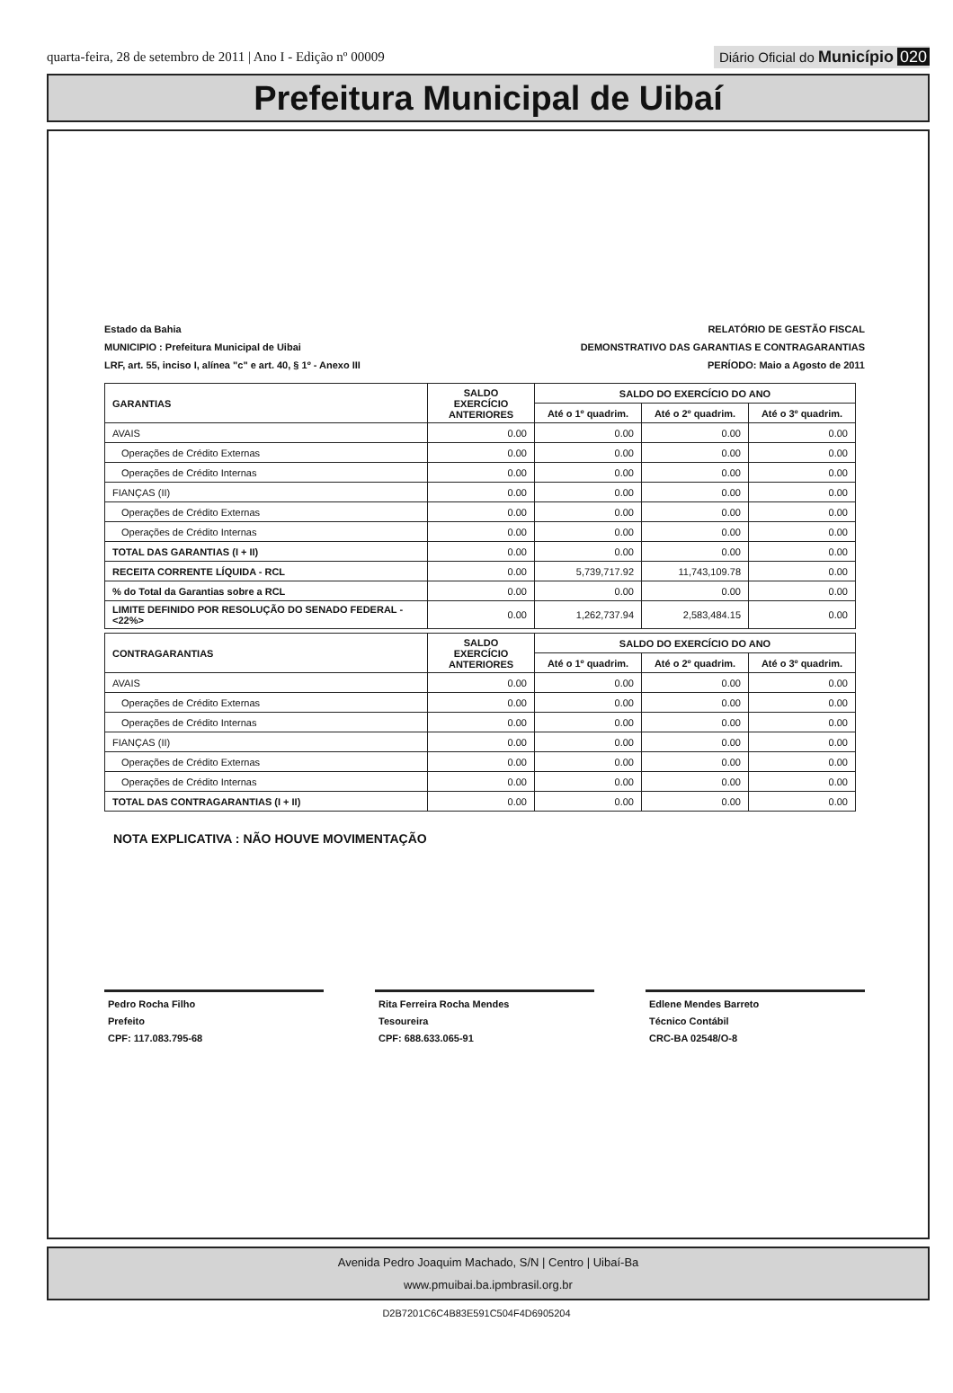quarta-feira, 28 de setembro de 2011 | Ano I - Edição nº 00009
Diário Oficial do Município 020
Prefeitura Municipal de Uibaí
Estado da Bahia
MUNICIPIO : Prefeitura Municipal de Uibai
LRF, art. 55, inciso I, alínea "c" e art. 40, § 1º - Anexo III
RELATÓRIO DE GESTÃO FISCAL
DEMONSTRATIVO DAS GARANTIAS E CONTRAGARANTIAS
PERÍODO: Maio a Agosto de 2011
| GARANTIAS | SALDO EXERCÍCIO ANTERIORES | SALDO DO EXERCÍCIO DO ANO | | |
| --- | --- | --- | --- | --- |
| | | Até o 1º quadrim. | Até o 2º quadrim. | Até o 3º quadrim. |
| AVAIS | 0.00 | 0.00 | 0.00 | 0.00 |
| Operações de Crédito Externas | 0.00 | 0.00 | 0.00 | 0.00 |
| Operações de Crédito Internas | 0.00 | 0.00 | 0.00 | 0.00 |
| FIANÇAS (II) | 0.00 | 0.00 | 0.00 | 0.00 |
| Operações de Crédito Externas | 0.00 | 0.00 | 0.00 | 0.00 |
| Operações de Crédito Internas | 0.00 | 0.00 | 0.00 | 0.00 |
| TOTAL DAS GARANTIAS (I + II) | 0.00 | 0.00 | 0.00 | 0.00 |
| RECEITA CORRENTE LÍQUIDA - RCL | 0.00 | 5,739,717.92 | 11,743,109.78 | 0.00 |
| % do Total da Garantias sobre a RCL | 0.00 | 0.00 | 0.00 | 0.00 |
| LIMITE DEFINIDO POR RESOLUÇÃO DO SENADO FEDERAL - <22%> | 0.00 | 1,262,737.94 | 2,583,484.15 | 0.00 |
| CONTRAGARANTIAS | SALDO EXERCÍCIO ANTERIORES | SALDO DO EXERCÍCIO DO ANO | | |
| --- | --- | --- | --- | --- |
| | | Até o 1º quadrim. | Até o 2º quadrim. | Até o 3º quadrim. |
| AVAIS | 0.00 | 0.00 | 0.00 | 0.00 |
| Operações de Crédito Externas | 0.00 | 0.00 | 0.00 | 0.00 |
| Operações de Crédito Internas | 0.00 | 0.00 | 0.00 | 0.00 |
| FIANÇAS (II) | 0.00 | 0.00 | 0.00 | 0.00 |
| Operações de Crédito Externas | 0.00 | 0.00 | 0.00 | 0.00 |
| Operações de Crédito Internas | 0.00 | 0.00 | 0.00 | 0.00 |
| TOTAL DAS CONTRAGARANTIAS (I + II) | 0.00 | 0.00 | 0.00 | 0.00 |
NOTA EXPLICATIVA : NÃO HOUVE MOVIMENTAÇÃO
Pedro Rocha Filho
Prefeito
CPF: 117.083.795-68
Rita Ferreira Rocha Mendes
Tesoureira
CPF: 688.633.065-91
Edlene Mendes Barreto
Técnico Contábil
CRC-BA 02548/O-8
Avenida Pedro Joaquim Machado, S/N | Centro | Uibaí-Ba
www.pmuibai.ba.ipmbrasil.org.br
D2B7201C6C4B83E591C504F4D6905204